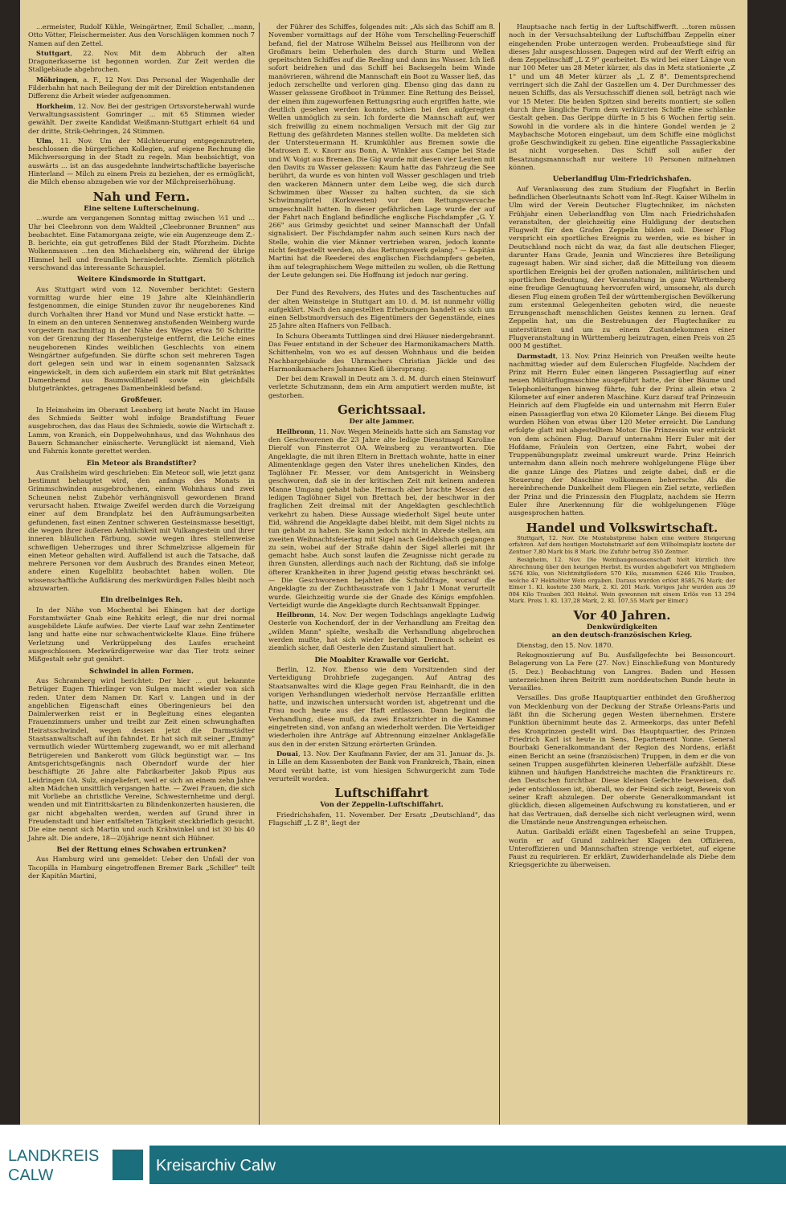...ermeister, Rudolf Kühle, Weingärtner, Emil Schaller, ...mann, Otto Vötter, Fleischermeister. Aus den Vorschlägen kommen noch 7 Namen auf den Zettel.
Stuttgart, 22. Nov. Mit dem Abbruch der alten Dragonerkaserne ist begonnen worden. Zur Zeit werden die Stallgebäude abgebrochen.
Möhringen, a. F., 12 Nov. Das Personal der Wagenhalle der Filderbahn hat nach Beilegung der mit der Direktion entstandenen Differenz die Arbeit wieder aufgenommen.
Horkheim, 12. Nov. Bei der gestrigen Ortsvorsteherwahl wurde Verwaltungsassistent Gomringer ... mit 65 Stimmen wieder gewählt. Der zweite Kandidat Weißmann-Stuttgart erhielt 64 und der dritte, Strik-Oehringen, 24 Stimmen.
Ulm, 11. Nov. Um der Milchteuerung entgegenzutreten, beschlossen die bürgerlichen Kollegien, auf eigene Rechnung die Milchversorgung in der Stadt zu regeln. Man beabsichtigt, von auswärts ... ist an das ausgedehnte landwirtschaftliche bayerische Hinterland — Milch zu einem Preis zu beziehen, der es ermöglicht, die Milch ebenso abzugeben wie vor der Milchpreiserhöhung.
Nah und Fern.
Eine seltene Lufterscheinung.
...wurde am vergangenen Sonntag mittag zwischen ½1 und ... Uhr bei Cleebronn von dem Waldteil „Cleebronner Brunnen" aus beobachtet. Eine Fatamorgana zeigte, wie ein Augenzeuge dem Z.-B. berichte, ein gut getroffenes Bild der Stadt Pforzheim. Dichte Wolkenmassen ...ten den Michaelsberg ein, während der übrige Himmel hell und freundlich herniederlachte. Ziemlich plötzlich verschwand das interessante Schauspiel.
Weitere Kindsmorde in Stuttgart.
Aus Stuttgart wird vom 12. November berichtet: Gestern vormittag wurde hier eine 19 Jahre alte Kleinhändlerin festgenommen, die einige Stunden zuvor ihr neugeborenes Kind durch Vorhalten ihrer Hand vor Mund und Nase erstickt hatte. — In einem an den unteren Sennenweg anstoßenden Weinberg wurde vorgestern nachmittag in der Nähe des Weges etwa 50 Schritte von der Grenzung der Hasenbergsteige entfernt, die Leiche eines neugeborenen Kindes weiblichen Geschlechts von einem Weingärtner aufgefunden. Sie dürfte schon seit mehreren Tagen dort gelegen sein und war in einem sogenannten Salzsack eingewickelt, in dem sich außerdem ein stark mit Blut getränktes Damenhemd aus Baumwollflanell sowie ein gleichfalls blutgetränktes, getragenes Damenbeinkleid befand.
Großfeuer.
In Heimsheim im Oberamt Leonberg ist heute Nacht im Hause des Schmieds Seitter wohl infolge Brandstiftung Feuer ausgebrochen, das das Haus des Schmieds, sowie die Wirtschaft z. Lamm, von Kranich, ein Doppelwohnhaus, und das Wohnhaus des Bauern Schmancher einäscherte. Verunglückt ist niemand, Vieh und Fahrnis konnte gerettet werden.
Ein Meteor als Brandstifter?
Aus Crailsheim wird geschrieben: Ein Meteor soll, wie jetzt ganz bestimmt behauptet wird, den anfangs des Monats in Grimmschwinden ausgebrochenen, einem Wohnhaus und zwei Scheunen nebst Zubehör verhängnisvoll gewordenen Brand verursacht haben. Etwaige Zweifel werden durch die Vorzeigung einer auf dem Brandplatz bei den Aufräumungsarbeiten gefundenen, fast einen Zentner schweren Gesteinsmasse beseitigt, die wegen ihrer äußeren Aehnlichkeit mit Vulkangestein und ihrer inneren bläulichen Färbung, sowie wegen ihres stellenweise schwefligen Ueberzuges und ihrer Schmelzrisse allgemein für einen Meteor gehalten wird. Auffallend ist auch die Tatsache, daß mehrere Personen vor dem Ausbruch des Brandes einen Meteor, andere einen Kugelblitz beobachtet haben wollen. Die wissenschaftliche Aufklärung des merkwürdigen Falles bleibt noch abzuwarten.
Ein dreibeiniges Reh.
In der Nähe von Mochental bei Ehingen hat der dortige Forstamtwärter Gnab eine Rehkitz erlegt, die nur drei normal ausgebildete Läufe aufwies. Der vierte Lauf war zehn Zentimeter lang und hatte eine nur schwachentwickelte Klaue. Eine frühere Verletzung und Verkrüppelung des Laufes erscheint ausgeschlossen. Merkwürdigerweise war das Tier trotz seiner Mißgestalt sehr gut genährt.
Schwindel in allen Formen.
Aus Schramberg wird berichtet: Der hier ... gut bekannte Betrüger Eugen Thierlinger von Sulgen macht wieder von sich reden. Unter dem Namen Dr. Karl v. Langen und in der angeblichen Eigenschaft eines Oberingenieurs bei den Daimlerwerken reist er in Begleitung eines eleganten Frauenzimmers umher und treibt zur Zeit einen schwunghaften Heiratsschwindel, wegen dessen jetzt die Darmstädter Staatsanwaltschaft auf ihn fahndet. Er hat sich mit seiner „Emmy" vermutlich wieder Württemberg zugewandt, wo er mit allerhand Betrügereien und Bankerott vom Glück begünstigt war. — Ins Amtsgerichtsgefängnis nach Oberndorf wurde der hier beschäftigte 26 Jahre alte Fabrikarbeiter Jakob Pipus aus Leidringen OA. Sulz, eingeliefert, weil er sich an einem zehn Jahre alten Mädchen unsittlich vergangen hatte. — Zwei Frauen, die sich mit Vorliebe an christliche Vereine, Schwesternheime und dergl. wenden und mit Eintrittskarten zu Blindenkonzerten hausieren, die gar nicht abgehalten werden, werden auf Grund ihrer in Freudenstadt und hier entfalteten Tätigkeit steckbrieflich gesucht. Die eine nennt sich Martin und auch Krähwinkel und ist 30 bis 40 Jahre alt. Die andere, 18—20jährige nennt sich Hübner.
Bei der Rettung eines Schwaben ertrunken?
Aus Hamburg wird uns gemeldet: Ueber den Unfall der von Tacopilla in Hamburg eingetroffenen Bremer Bark „Schiller" teilt der Kapitän Martini,
der Führer des Schiffes, folgendes mit: „Als sich das Schiff am 8. November vormittags auf der Höhe vom Terschelling-Feuerschiff befand, fiel der Matrose Wilhelm Beissel aus Heilbronn von der Großmars beim Ueberholen des durch Sturm und Wellen gepeitschten Schiffes auf die Reeling und dann ins Wasser. Ich ließ sofort beidrehen und das Schiff bei Backsegeln beim Winde manövrieren, während die Mannschaft ein Boot zu Wasser ließ, das jedoch zerschellte und verloren ging. Ebenso ging das dann zu Wasser gelassene Großboot in Trümmer. Eine Rettung des Beissel, der einen ihm zugeworfenen Rettungsring auch ergriffen hatte, wie deutlich gesehen werden konnte, schien bei den aufgeregten Wellen unmöglich zu sein. Ich forderte die Mannschaft auf, wer sich freiwillig zu einem nochmaligen Versuch mit der Gig zur Rettung des gefährdeten Mannes stellen wollte. Da meldeten sich der Untersteuermann H. Krumkühler aus Bremen sowie die Matrosen E. v. Knorr aus Bonn, A. Winkler aus Campe bei Stade und W. Voigt aus Bremen. Die Gig wurde mit diesen vier Leuten mit den Davits zu Wasser gelassen: Kaum hatte das Fahrzeug die See berührt, da wurde es von hinten voll Wasser geschlagen und trieb den wackeren Männern unter dem Leibe weg, die sich durch Schwimmen über Wasser zu halten suchten, da sie sich Schwimmgürtel (Korkwesten) vor dem Rettungsversuche umgeschnallt hatten. In dieser gefährlichen Lage wurde der auf der Fahrt nach England befindliche englische Fischdampfer „G. Y. 266" aus Grimsby gesichtet und seiner Mannschaft der Unfall signalisiert. Der Fischdampfer nahm auch seinen Kurs nach der Stelle, wohin die vier Männer vertrieben waren, jedoch konnte nicht festgestellt werden, ob das Rettungswerk gelang." — Kapitän Martini hat die Reederei des englischen Fischdampfers gebeten, ihm auf telegraphischem Wege mitteilen zu wollen, ob die Rettung der Leute gelungen sei. Die Hoffnung ist jedoch nur gering.
Der Fund des Revolvers, des Hutes und des Taschentuches auf der alten Weinsteige in Stuttgart am 10. d. M. ist nunmehr völlig aufgeklärt. Nach den angestellten Erhebungen handelt es sich um einen Selbstmordversuch des Eigentümers der Gegenstände, eines 25 Jahre alten Hafners von Fellbach.
In Schura Oberamts Tuttlingen sind drei Häuser niedergebrannt. Das Feuer entstand in der Scheuer des Harmonikamachers Matth. Schittenhelm, von wo es auf dessen Wohnhaus und die beiden Nachbargebäude des Uhrmachers Christian Jäckle und des Harmonikamachers Johannes Kieß übersprang.
Der bei dem Krawall in Deutz am 3. d. M. durch einen Steinwurf verletzte Schutzmann, dem ein Arm amputiert werden mußte, ist gestorben.
Gerichtssaal.
Der alte Jammer.
Heilbronn, 11. Nov. Wegen Meineids hatte sich am Samstag vor den Geschworenen die 23 Jahre alte ledige Dienstmagd Karoline Dierolf von Finsterrot OA. Weinsberg zu verantworten. Die Angeklagte, die mit ihren Eltern in Brettach wohnte, hatte in einer Alimentenklage gegen den Vater ihres unehelichen Kindes, den Taglöhner Fr. Messer, vor dem Amtsgericht in Weinsberg geschworen, daß sie in der kritischen Zeit mit keinem anderen Manne Umgang gehabt habe. Hernach aber brachte Messer den ledigen Taglöhner Sigel von Brettach bei, der beschwor in der fraglichen Zeit dreimal mit der Angeklagten geschlechtlich verkehrt zu haben. Diese Aussage wiederholt Sigel heute unter Eid, während die Angeklagte dabei bleibt, mit dem Sigel nichts zu tun gehabt zu haben. Sie kann jedoch nicht in Abrede stellen, am zweiten Weihnachtsfeiertag mit Sigel nach Geddelsbach gegangen zu sein, wobei auf der Straße dahin der Sigel allerlei mit ihr gemacht habe. Auch sonst laufen die Zeugnisse nicht gerade zu ihren Gunsten, allerdings auch nach der Richtung, daß sie infolge öfterer Krankheiten in ihrer Jugend geistig etwas beschränkt sei. — Die Geschworenen bejahten die Schuldfrage, worauf die Angeklagte zu der Zuchthausstrafe von 1 Jahr 1 Monat verurteilt wurde. Gleichzeitig wurde sie der Gnade des Königs empfohlen. Verteidigt wurde die Angeklagte durch Rechtsanwalt Eppinger.
Heilbronn, 14. Nov. Der wegen Todschlags angeklagte Ludwig Oesterle von Kochendorf, der in der Verhandlung am Freitag den „wilden Mann" spielte, weshalb die Verhandlung abgebrochen werden mußte, hat sich wieder beruhigt. Dennoch scheint es ziemlich sicher, daß Oesterle den Zustand simuliert hat.
Die Moabiter Krawalle vor Gericht.
Berlin, 12. Nov. Ebenso wie dem Vorsitzenden sind der Verteidigung Drohbriefe zugegangen. Auf Antrag des Staatsanwaltes wird die Klage gegen Frau Reinhardt, die in den vorigen Verhandlungen wiederholt nervöse Herzanfälle erlitten hatte, und inzwischen untersucht worden ist, abgetrennt und die Frau noch heute aus der Haft entlassen. Dann beginnt die Verhandlung, diese muß, da zwei Ersatzrichter in die Kammer eingetreten sind, von anfang an wiederholt werden. Die Verteidiger wiederholen ihre Anträge auf Abtrennung einzelner Anklagefälle aus den in der ersten Sitzung erörterten Gründen.
Douai, 13. Nov. Der Kaufmann Favier, der am 31. Januar ds. Js. in Lille an dem Kassenboten der Bank von Frankreich, Thain, einen Mord verübt hatte, ist vom hiesigen Schwurgericht zum Tode verurteilt worden.
Luftschiffahrt
Von der Zeppelin-Luftschiffahrt.
Friedrichshafen, 11. November. Der Ersatz „Deutschland", das Flugschiff „L Z 8", liegt der
Hauptsache nach fertig in der Luftschiffwerft. ...toren müssen noch in der Versuchsabteilung der Luftschiffbau Zeppelin einer eingehenden Probe unterzogen werden. Probeaufstiege sind für dieses Jahr ausgeschlossen. Dagegen wird auf der Werft eifrig an dem Zeppelinschiff „L Z 9" gearbeitet. Es wird bei einer Länge von nur 100 Meter um 28 Meter kürzer, als das in Metz stationierte „Z 1" und um 48 Meter kürzer als „L Z 8". Dementsprechend verringert sich die Zahl der Gaszellen um 4. Der Durchmesser des neuen Schiffs, das als Versuchsschiff dienen soll, beträgt nach wie vor 15 Meter. Die beiden Spitzen sind bereits montiert; sie sollen durch ihre längliche Form dem verkürzten Schiffe eine schlanke Gestalt geben. Das Gerippe dürfte in 5 bis 6 Wochen fertig sein. Sowohl in die vordere als in die hintere Gondel werden je 2 Maybachsche Motoren eingebaut, um dem Schiffe eine möglichst große Geschwindigkeit zu geben. Eine eigentliche Passagierkabine ist nicht vorgesehen. Das Schiff soll außer der Besatzungsmannschaft nur weitere 10 Personen mitnehmen können.
Ueberlandflug Ulm-Friedrichshafen.
Auf Veranlassung des zum Studium der Flugfahrt in Berlin befindlichen Oberleutnants Schott vom Inf.-Regt. Kaiser Wilhelm in Ulm wird der Verein Deutscher Flugtechniker, im nächsten Frühjahr einen Ueberlandflug von Ulm nach Friedrichshafen veranstalten, der gleichzeitig eine Huldigung der deutschen Flugwelt für den Grafen Zeppelin bilden soll. Dieser Flug verspricht ein sportliches Ereignis zu werden, wie es bisher in Deutschland noch nicht da war, da fast alle deutschen Flieger, darunter Hans Grade, Jeanin und Winczieres ihre Beteiligung zugesagt haben. Wir sind sicher, daß die Mitteilung von diesem sportlichen Ereignis bei der großen nationalen, militärischen und sportlichen Bedeutung, der Veranstaltung in ganz Württemberg eine freudige Genugtuung hervorrufen wird, umsomehr, als durch diesen Flug einem großen Teil der württembergischen Bevölkerung zum erstenmal Gelegenheiten geboten wird, die neueste Errungenschaft menschlichen Geistes kennen zu lernen. Graf Zeppelin hat, um die Bestrebungen der Flugtechniker zu unterstützen und um zu einem Zustandekommen einer Flugveranstaltung in Württemberg beizutragen, einen Preis von 25 000 M gestiftet.
Darmstadt, 13. Nov. Prinz Heinrich von Preußen weilte heute nachmittag wieder auf dem Eulerschen Flugfelde. Nachdem der Prinz mit Herrn Euler einen längeren Passagierflug auf einer neuen Militärflugmaschine ausgeführt hatte, der über Bäume und Telephonleitungen hinweg führte, fuhr der Prinz allein etwa 2 Kilometer auf einer anderen Maschine. Kurz darauf traf Prinzessin Heinrich auf dem Flugfelde ein und unternahm mit Herrn Euler einen Passagierflug von etwa 20 Kilometer Länge. Bei diesem Flug wurden Höhen von etwas über 120 Meter erreicht. Die Landung erfolgte glatt mit abgestelltem Motor. Die Prinzessin war entzückt von dem schönen Flug. Darauf unternahm Herr Euler mit der Hofdame, Fräulein von Oertzen, eine Fahrt, wobei der Truppenübungsplatz zweimal umkreuzt wurde. Prinz Heinrich unternahm dann allein noch mehrere wohlgelungene Flüge über die ganze Länge des Platzes und zeigte dabei, daß er die Steuerung der Maschine vollkommen beherrsche. Als die hereinbrechende Dunkelheit dem Fliegen ein Ziel setzte, verließen der Prinz und die Prinzessin den Flugplatz, nachdem sie Herrn Euler ihre Anerkennung für die wohlgelungenen Flüge ausgesprochen hatten.
Handel und Volkswirtschaft.
Stuttgart, 12. Nov. Die Mostobstpreise haben eine weitere Steigerung erfahren. Auf dem heutigen Mostobstmarkt auf dem Wilhelmsplatz kostete der Zentner 7,80 Mark bis 8 Mark. Die Zufuhr betrug 350 Zentner.
Besigheim, 12. Nov. Die Weinbaugenossenschaft hielt kürzlich ihre Abrechnung über den heurigen Herbst. Es wurden abgeliefert von Mitgliedern 5676 Kilo, von Nichtmitgliedern 570 Kilo, zusammen 6246 Kilo Trauben, welche 47 Hektoliter Wein ergaben. Daraus wurden erlöst 8585,76 Mark; der Eimer 1. Kl. kostete 230 Mark, 2. Kl. 201 Mark. Voriges Jahr wurden aus 39 004 Kilo Trauben 303 Hektol. Wein gewonnen mit einem Erlös von 13 294 Mark. Preis 1. Kl. 137,28 Mark, 2. Kl. 107,55 Mark per Eimer.)
Vor 40 Jahren.
Denkwürdigkeiten
an den deutsch-französischen Krieg.
Dienstag, den 15. Nov. 1870.
Rekognoszierung auf Bu. Ausfallgefechte bei Bessoncourt. Belagerung von La Fere (27. Nov.) Einschließung von Monturedy (5. Dez.) Beobachtung von Langres. Baden und Hessen unterzeichnen ihren Beitritt zum norddeutschen Bunde heute in Versailles.
Versailles. Das große Hauptquartier entbindet den Großherzog von Mecklenburg von der Deckung der Straße Orleans-Paris und läßt ihn die Sicherung gegen Westen übernehmen. Erstere Funktion übernimmt heute das 2. Armeekorps, das unter Befehl des Kronprinzen gestellt wird. Das Hauptquartier, des Prinzen Friedrich Karl ist heute in Sens, Departement Yonne. General Bourbaki Generalkommandant der Region des Nordens, erläßt einen Bericht an seine (französischen) Truppen, in dem er die von seinen Truppen ausgeführten kleineren Ueberfälle aufzählt. Diese kühnen und häufigen Handstreiche machten die Franktireurs rc. den Deutschen furchtbar. Diese kleinen Gefechte beweisen, daß jeder entschlossen ist, überall, wo der Feind sich zeigt, Beweis von seiner Kraft abzulegen. Der oberste Generalkommandant ist glücklich, diesen allgemeinen Aufschwung zu konstatieren, und er hat das Vertrauen, daß derselbe sich nicht verleugnen wird, wenn die Umstände neue Anstrengungen erheischen.
Autun. Garibaldi erläßt einen Tagesbefehl an seine Truppen, worin er auf Grund zahlreicher Klagen den Offizieren, Unteroffizieren und Mannschaften strenge verbietet, auf eigene Faust zu requirieren. Er erklärt, Zuwiderhandelnde als Diebe dem Kriegsgerichte zu überweisen.
LANDKREIS
CALW
Kreisarchiv Calw